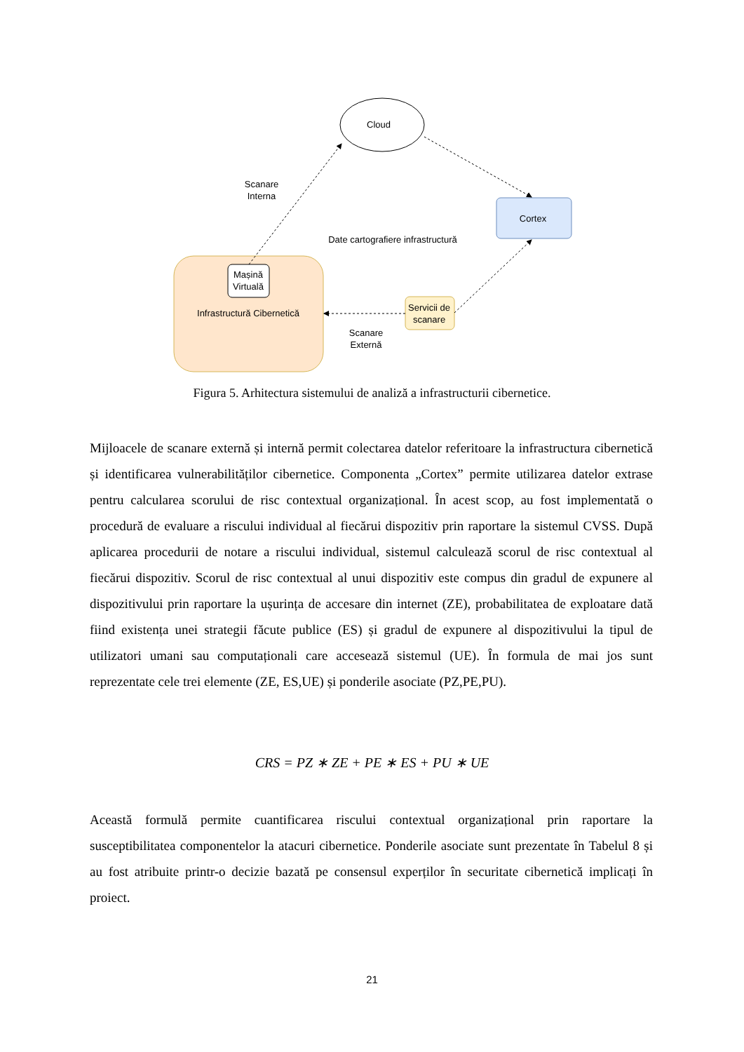Cloud
Scanare
Interna
Cortex
Date cartografiere infrastructură
Mașină
Virtuală
Infrastructură Cibernetică
Servicii de
scanare
Scanare
Externă
Figura 5. Arhitectura sistemului de analiză a infrastructurii cibernetice.
Mijloacele de scanare externă și internă permit colectarea datelor referitoare la infrastructura cibernetică și identificarea vulnerabilităților cibernetice. Componenta „Cortex” permite utilizarea datelor extrase pentru calcularea scorului de risc contextual organizațional. În acest scop, au fost implementată o procedură de evaluare a riscului individual al fiecărui dispozitiv prin raportare la sistemul CVSS. După aplicarea procedurii de notare a riscului individual, sistemul calculează scorul de risc contextual al fiecărui dispozitiv. Scorul de risc contextual al unui dispozitiv este compus din gradul de expunere al dispozitivului prin raportare la ușurința de accesare din internet (ZE), probabilitatea de exploatare dată fiind existența unei strategii făcute publice (ES) și gradul de expunere al dispozitivului la tipul de utilizatori umani sau computaționali care accesează sistemul (UE). În formula de mai jos sunt reprezentate cele trei elemente (ZE, ES,UE) și ponderile asociate (PZ,PE,PU).
CRS = PZ ∗ ZE + PE ∗ ES + PU ∗ UE
Această formulă permite cuantificarea riscului contextual organizațional prin raportare la susceptibilitatea componentelor la atacuri cibernetice. Ponderile asociate sunt prezentate în Tabelul 8 și au fost atribuite printr-o decizie bazată pe consensul experților în securitate cibernetică implicați în proiect.
21